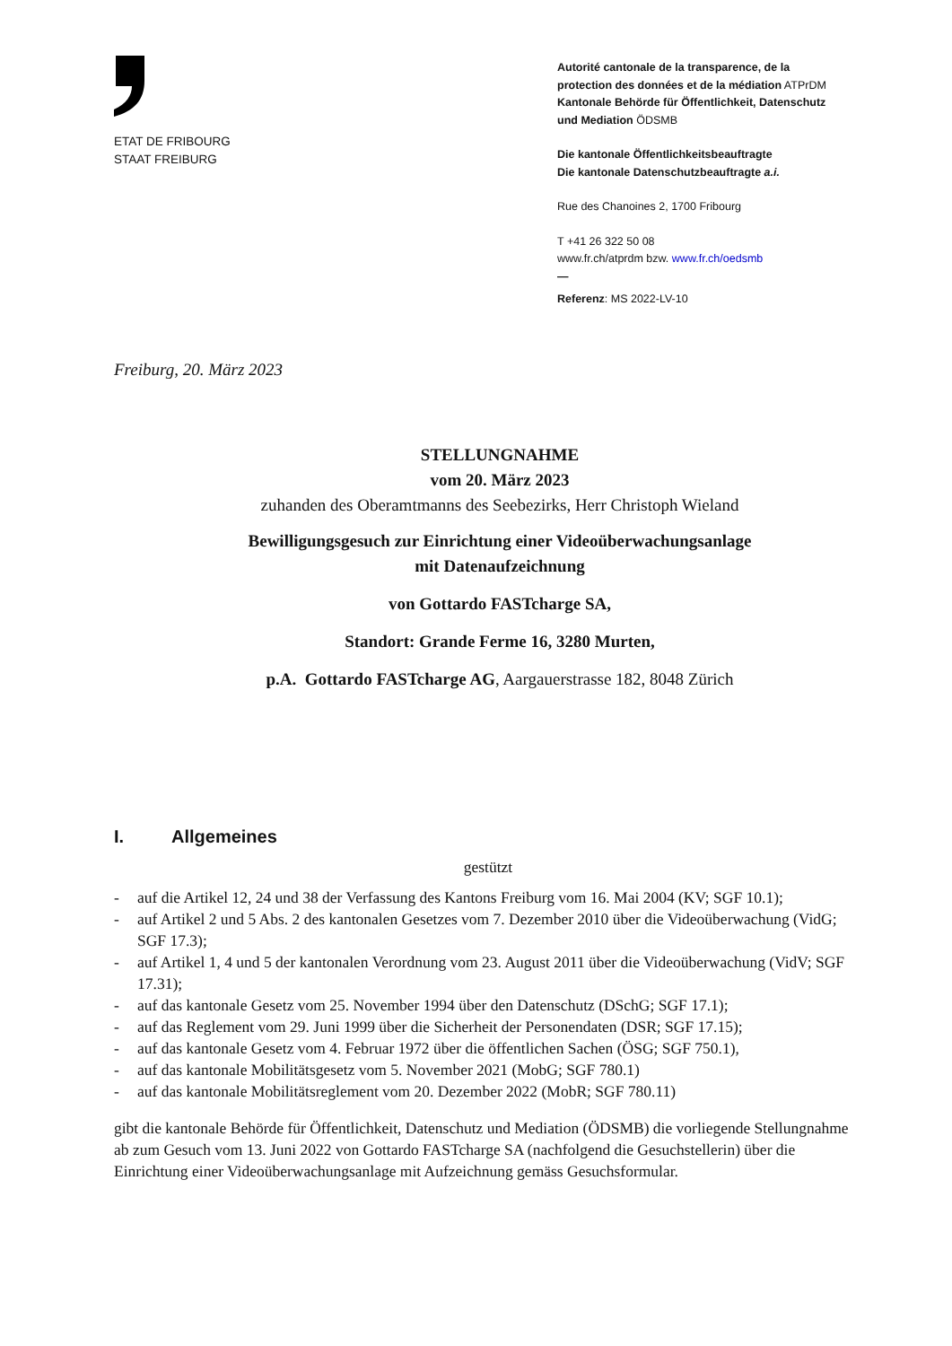ETAT DE FRIBOURG
STAAT FREIBURG
Autorité cantonale de la transparence, de la
protection des données et de la médiation ATPrDM
Kantonale Behörde für Öffentlichkeit, Datenschutz
und Mediation ÖDSMB
Die kantonale Öffentlichkeitsbeauftragte
Die kantonale Datenschutzbeauftragte a.i.
Rue des Chanoines 2, 1700 Fribourg
T +41 26 322 50 08
www.fr.ch/atprdm bzw. www.fr.ch/oedsmb
—
Referenz: MS 2022-LV-10
Freiburg, 20. März 2023
STELLUNGNAHME
vom 20. März 2023
zuhanden des Oberamtmanns des Seebezirks, Herr Christoph Wieland
Bewilligungsgesuch zur Einrichtung einer Videoüberwachungsanlage
mit Datenaufzeichnung
von Gottardo FASTcharge SA,
Standort: Grande Ferme 16, 3280 Murten,
p.A. Gottardo FASTcharge AG, Aargauerstrasse 182, 8048 Zürich
I. Allgemeines
gestützt
- auf die Artikel 12, 24 und 38 der Verfassung des Kantons Freiburg vom 16. Mai 2004 (KV; SGF 10.1);
- auf Artikel 2 und 5 Abs. 2 des kantonalen Gesetzes vom 7. Dezember 2010 über die Videoüberwachung (VidG; SGF 17.3);
- auf Artikel 1, 4 und 5 der kantonalen Verordnung vom 23. August 2011 über die Videoüberwachung (VidV; SGF 17.31);
- auf das kantonale Gesetz vom 25. November 1994 über den Datenschutz (DSchG; SGF 17.1);
- auf das Reglement vom 29. Juni 1999 über die Sicherheit der Personendaten (DSR; SGF 17.15);
- auf das kantonale Gesetz vom 4. Februar 1972 über die öffentlichen Sachen (ÖSG; SGF 750.1),
- auf das kantonale Mobilitätsgesetz vom 5. November 2021 (MobG; SGF 780.1)
- auf das kantonale Mobilitätsreglement vom 20. Dezember 2022 (MobR; SGF 780.11)
gibt die kantonale Behörde für Öffentlichkeit, Datenschutz und Mediation (ÖDSMB) die vorliegende Stellungnahme ab zum Gesuch vom 13. Juni 2022 von Gottardo FASTcharge SA (nachfolgend die Gesuchstellerin) über die Einrichtung einer Videoüberwachungsanlage mit Aufzeichnung gemäss Gesuchsformular.